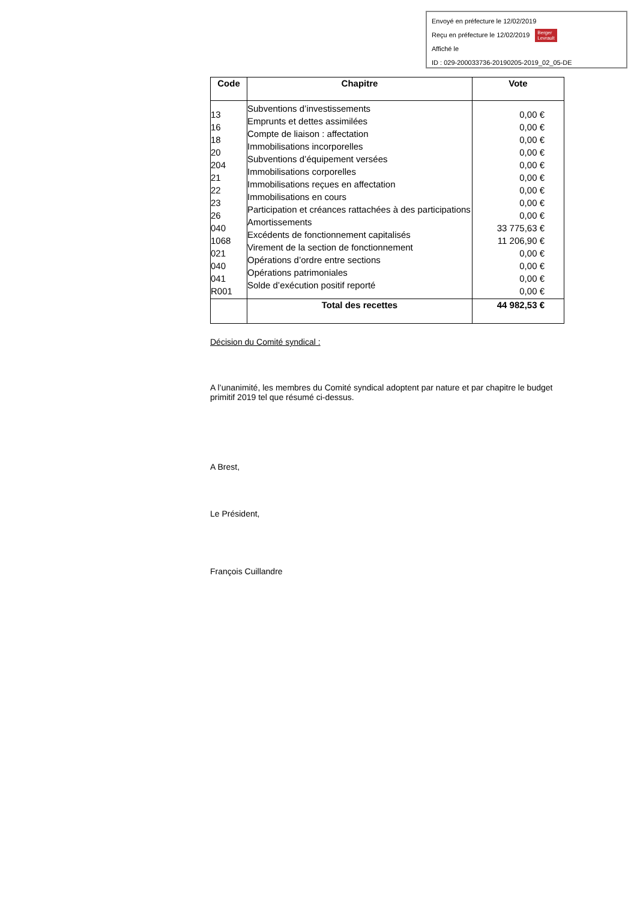Envoyé en préfecture le 12/02/2019
Reçu en préfecture le 12/02/2019 Berger
Levrault
Affiché le
ID : 029-200033736-20190205-2019_02_05-DE
| Code | Chapitre | Vote |
| --- | --- | --- |
| 13 16 18 20 204 21 22 23 26 040 1068 021 040 041 R001 | Subventions d’investissements Emprunts et dettes assimilées Compte de liaison : affectation Immobilisations incorporelles Subventions d’équipement versées Immobilisations corporelles Immobilisations reçues en affectation Immobilisations en cours Participation et créances rattachées à des participations Amortissements Excédents de fonctionnement capitalisés Virement de la section de fonctionnement Opérations d’ordre entre sections Opérations patrimoniales Solde d’exécution positif reporté | 0,00 € 0,00 € 0,00 € 0,00 € 0,00 € 0,00 € 0,00 € 0,00 € 0,00 € 33 775,63 € 11 206,90 € 0,00 € 0,00 € 0,00 € 0,00 € |
| | Total des recettes | 44 982,53 € |
Décision du Comité syndical :
A l’unanimité, les membres du Comité syndical adoptent par nature et par chapitre le budget primitif 2019 tel que résumé ci-dessus.
A Brest,
Le Président,
François Cuillandre